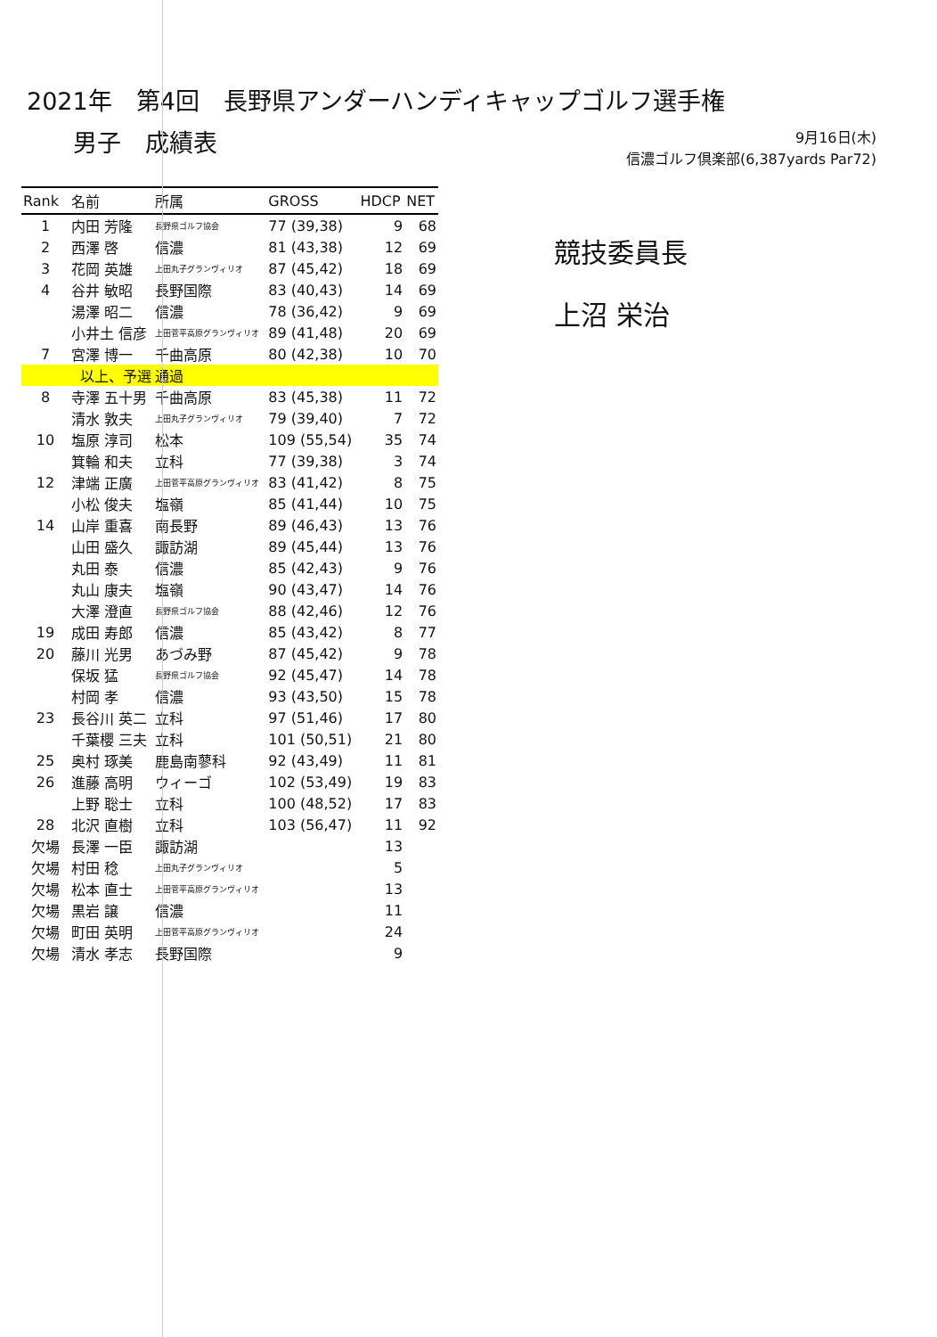2021年　第4回　長野県アンダーハンディキャップゴルフ選手権
男子　成績表
9月16日(木)
信濃ゴルフ倶楽部(6,387yards Par72)
| Rank | 名前 | 所属 | GROSS | HDCP | NET |
| --- | --- | --- | --- | --- | --- |
| 1 | 内田 芳隆 | 長野県ゴルフ協会 | 77 (39,38) | 9 | 68 |
| 2 | 西澤 啓 | 信濃 | 81 (43,38) | 12 | 69 |
| 3 | 花岡 英雄 | 上田丸子グランヴィリオ | 87 (45,42) | 18 | 69 |
| 4 | 谷井 敏昭 | 長野国際 | 83 (40,43) | 14 | 69 |
| | 湯澤 昭二 | 信濃 | 78 (36,42) | 9 | 69 |
| | 小井土 信彦 | 上田菅平高原グランヴィリオ | 89 (41,48) | 20 | 69 |
| 7 | 宮澤 博一 | 千曲高原 | 80 (42,38) | 10 | 70 |
| | 以上、予選 | 通過 | | | |
| 8 | 寺澤 五十男 | 千曲高原 | 83 (45,38) | 11 | 72 |
| | 清水 敦夫 | 上田丸子グランヴィリオ | 79 (39,40) | 7 | 72 |
| 10 | 塩原 淳司 | 松本 | 109 (55,54) | 35 | 74 |
| | 箕輪 和夫 | 立科 | 77 (39,38) | 3 | 74 |
| 12 | 津端 正廣 | 上田菅平高原グランヴィリオ | 83 (41,42) | 8 | 75 |
| | 小松 俊夫 | 塩嶺 | 85 (41,44) | 10 | 75 |
| 14 | 山岸 重喜 | 南長野 | 89 (46,43) | 13 | 76 |
| | 山田 盛久 | 諏訪湖 | 89 (45,44) | 13 | 76 |
| | 丸田 泰 | 信濃 | 85 (42,43) | 9 | 76 |
| | 丸山 康夫 | 塩嶺 | 90 (43,47) | 14 | 76 |
| | 大澤 澄直 | 長野県ゴルフ協会 | 88 (42,46) | 12 | 76 |
| 19 | 成田 寿郎 | 信濃 | 85 (43,42) | 8 | 77 |
| 20 | 藤川 光男 | あづみ野 | 87 (45,42) | 9 | 78 |
| | 保坂 猛 | 長野県ゴルフ協会 | 92 (45,47) | 14 | 78 |
| | 村岡 孝 | 信濃 | 93 (43,50) | 15 | 78 |
| 23 | 長谷川 英二 | 立科 | 97 (51,46) | 17 | 80 |
| | 千葉櫻 三夫 | 立科 | 101 (50,51) | 21 | 80 |
| 25 | 奥村 琢美 | 鹿島南蓼科 | 92 (43,49) | 11 | 81 |
| 26 | 進藤 高明 | ウィーゴ | 102 (53,49) | 19 | 83 |
| | 上野 聡士 | 立科 | 100 (48,52) | 17 | 83 |
| 28 | 北沢 直樹 | 立科 | 103 (56,47) | 11 | 92 |
| 欠場 | 長澤 一臣 | 諏訪湖 | | 13 | |
| 欠場 | 村田 稔 | 上田丸子グランヴィリオ | | 5 | |
| 欠場 | 松本 直士 | 上田菅平高原グランヴィリオ | | 13 | |
| 欠場 | 黒岩 譲 | 信濃 | | 11 | |
| 欠場 | 町田 英明 | 上田菅平高原グランヴィリオ | | 24 | |
| 欠場 | 清水 孝志 | 長野国際 | | 9 | |
競技委員長
上沼 栄治